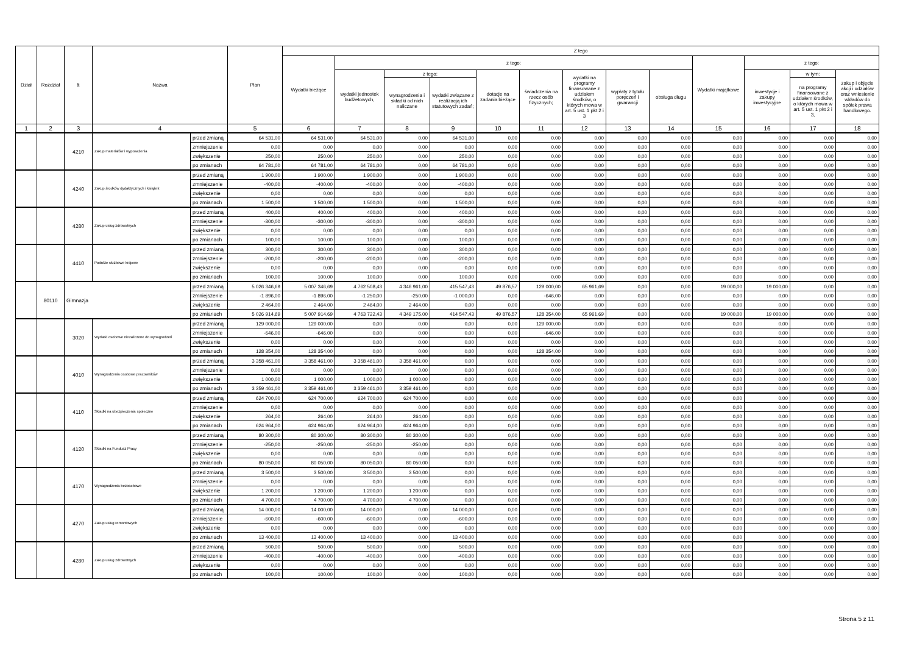| Dział | Rozdział | § | Nazwa | | Plan | Z tego | | | | | | | | | | | | |
| --- | --- | --- | --- | --- | --- | --- | --- | --- | --- | --- | --- | --- | --- | --- | --- | --- | --- | --- |
| | | | | | | Wydatki bieżące | z tego: | | | | | | | | Wydatki majątkowe | z tego: | | |
| | | | | | | | wydatki jednostek budżetowych, | z tego: | | dotacje na zadania bieżące | świadczenia na rzecz osób fizycznych; | wydatki na programy finansowane z udziałem środków, o których mowa w art. 5 ust. 1 pkt 2 i 3 | wypłaty z tytułu poręczeń i gwarancji | obsługa długu | | inwestycje i zakupy inwestycyjne | w tym: | zakup i objęcie akcji i udziałów oraz wniesienie wkładów do spółek prawa handlowego. |
| | | | | | | | | wynagrodzenia i składki od nich naliczane | wydatki związane z realizacją ich statutowych zadań; | | | | | | | | na programy finansowane z udziałem środków, o których mowa w art. 5 ust. 1 pkt 2 i 3, | |
| 1 | 2 | 3 | 4 | | 5 | 6 | 7 | 8 | 9 | 10 | 11 | 12 | 13 | 14 | 15 | 16 | 17 | 18 |
| | | 4210 | Zakup materiałów i wyposażenia | przed zmianą | 64 531,00 | 64 531,00 | 64 531,00 | 0,00 | 64 531,00 | 0,00 | 0,00 | 0,00 | 0,00 | 0,00 | 0,00 | 0,00 | 0,00 | 0,00 |
| | | | | zmniejszenie | 0,00 | 0,00 | 0,00 | 0,00 | 0,00 | 0,00 | 0,00 | 0,00 | 0,00 | 0,00 | 0,00 | 0,00 | 0,00 | 0,00 |
| | | | | zwiększenie | 250,00 | 250,00 | 250,00 | 0,00 | 250,00 | 0,00 | 0,00 | 0,00 | 0,00 | 0,00 | 0,00 | 0,00 | 0,00 | 0,00 |
| | | | | po zmianach | 64 781,00 | 64 781,00 | 64 781,00 | 0,00 | 64 781,00 | 0,00 | 0,00 | 0,00 | 0,00 | 0,00 | 0,00 | 0,00 | 0,00 | 0,00 |
| | | 4240 | Zakup środków dydaktycznych i książek | przed zmianą | 1 900,00 | 1 900,00 | 1 900,00 | 0,00 | 1 900,00 | 0,00 | 0,00 | 0,00 | 0,00 | 0,00 | 0,00 | 0,00 | 0,00 | 0,00 |
| | | | | zmniejszenie | -400,00 | -400,00 | -400,00 | 0,00 | -400,00 | 0,00 | 0,00 | 0,00 | 0,00 | 0,00 | 0,00 | 0,00 | 0,00 | 0,00 |
| | | | | zwiększenie | 0,00 | 0,00 | 0,00 | 0,00 | 0,00 | 0,00 | 0,00 | 0,00 | 0,00 | 0,00 | 0,00 | 0,00 | 0,00 | 0,00 |
| | | | | po zmianach | 1 500,00 | 1 500,00 | 1 500,00 | 0,00 | 1 500,00 | 0,00 | 0,00 | 0,00 | 0,00 | 0,00 | 0,00 | 0,00 | 0,00 | 0,00 |
| | | 4280 | Zakup usług zdrowotnych | przed zmianą | 400,00 | 400,00 | 400,00 | 0,00 | 400,00 | 0,00 | 0,00 | 0,00 | 0,00 | 0,00 | 0,00 | 0,00 | 0,00 | 0,00 |
| | | | | zmniejszenie | -300,00 | -300,00 | -300,00 | 0,00 | -300,00 | 0,00 | 0,00 | 0,00 | 0,00 | 0,00 | 0,00 | 0,00 | 0,00 | 0,00 |
| | | | | zwiększenie | 0,00 | 0,00 | 0,00 | 0,00 | 0,00 | 0,00 | 0,00 | 0,00 | 0,00 | 0,00 | 0,00 | 0,00 | 0,00 | 0,00 |
| | | | | po zmianach | 100,00 | 100,00 | 100,00 | 0,00 | 100,00 | 0,00 | 0,00 | 0,00 | 0,00 | 0,00 | 0,00 | 0,00 | 0,00 | 0,00 |
| | | 4410 | Podróże służbowe krajowe | przed zmianą | 300,00 | 300,00 | 300,00 | 0,00 | 300,00 | 0,00 | 0,00 | 0,00 | 0,00 | 0,00 | 0,00 | 0,00 | 0,00 | 0,00 |
| | | | | zmniejszenie | -200,00 | -200,00 | -200,00 | 0,00 | -200,00 | 0,00 | 0,00 | 0,00 | 0,00 | 0,00 | 0,00 | 0,00 | 0,00 | 0,00 |
| | | | | zwiększenie | 0,00 | 0,00 | 0,00 | 0,00 | 0,00 | 0,00 | 0,00 | 0,00 | 0,00 | 0,00 | 0,00 | 0,00 | 0,00 | 0,00 |
| | | | | po zmianach | 100,00 | 100,00 | 100,00 | 0,00 | 100,00 | 0,00 | 0,00 | 0,00 | 0,00 | 0,00 | 0,00 | 0,00 | 0,00 | 0,00 |
| | 80110 | Gimnazja | | przed zmianą | 5 026 346,69 | 5 007 346,69 | 4 762 508,43 | 4 346 961,00 | 415 547,43 | 49 876,57 | 129 000,00 | 65 961,69 | 0,00 | 0,00 | 19 000,00 | 19 000,00 | 0,00 | 0,00 |
| | | | | zmniejszenie | -1 896,00 | -1 896,00 | -1 250,00 | -250,00 | -1 000,00 | 0,00 | -646,00 | 0,00 | 0,00 | 0,00 | 0,00 | 0,00 | 0,00 | 0,00 |
| | | | | zwiększenie | 2 464,00 | 2 464,00 | 2 464,00 | 2 464,00 | 0,00 | 0,00 | 0,00 | 0,00 | 0,00 | 0,00 | 0,00 | 0,00 | 0,00 | 0,00 |
| | | | | po zmianach | 5 026 914,69 | 5 007 914,69 | 4 763 722,43 | 4 349 175,00 | 414 547,43 | 49 876,57 | 128 354,00 | 65 961,69 | 0,00 | 0,00 | 19 000,00 | 19 000,00 | 0,00 | 0,00 |
| | | 3020 | Wydatki osobowe niezaliczone do wynagrodzeń | przed zmianą | 129 000,00 | 129 000,00 | 0,00 | 0,00 | 0,00 | 0,00 | 129 000,00 | 0,00 | 0,00 | 0,00 | 0,00 | 0,00 | 0,00 | 0,00 |
| | | | | zmniejszenie | -646,00 | -646,00 | 0,00 | 0,00 | 0,00 | 0,00 | -646,00 | 0,00 | 0,00 | 0,00 | 0,00 | 0,00 | 0,00 | 0,00 |
| | | | | zwiększenie | 0,00 | 0,00 | 0,00 | 0,00 | 0,00 | 0,00 | 0,00 | 0,00 | 0,00 | 0,00 | 0,00 | 0,00 | 0,00 | 0,00 |
| | | | | po zmianach | 128 354,00 | 128 354,00 | 0,00 | 0,00 | 0,00 | 0,00 | 128 354,00 | 0,00 | 0,00 | 0,00 | 0,00 | 0,00 | 0,00 | 0,00 |
| | | 4010 | Wynagrodzenia osobowe pracowników | przed zmianą | 3 358 461,00 | 3 358 461,00 | 3 358 461,00 | 3 358 461,00 | 0,00 | 0,00 | 0,00 | 0,00 | 0,00 | 0,00 | 0,00 | 0,00 | 0,00 | 0,00 |
| | | | | zmniejszenie | 0,00 | 0,00 | 0,00 | 0,00 | 0,00 | 0,00 | 0,00 | 0,00 | 0,00 | 0,00 | 0,00 | 0,00 | 0,00 | 0,00 |
| | | | | zwiększenie | 1 000,00 | 1 000,00 | 1 000,00 | 1 000,00 | 0,00 | 0,00 | 0,00 | 0,00 | 0,00 | 0,00 | 0,00 | 0,00 | 0,00 | 0,00 |
| | | | | po zmianach | 3 359 461,00 | 3 359 461,00 | 3 359 461,00 | 3 359 461,00 | 0,00 | 0,00 | 0,00 | 0,00 | 0,00 | 0,00 | 0,00 | 0,00 | 0,00 | 0,00 |
| | | 4110 | Składki na ubezpieczenia społeczne | przed zmianą | 624 700,00 | 624 700,00 | 624 700,00 | 624 700,00 | 0,00 | 0,00 | 0,00 | 0,00 | 0,00 | 0,00 | 0,00 | 0,00 | 0,00 | 0,00 |
| | | | | zmniejszenie | 0,00 | 0,00 | 0,00 | 0,00 | 0,00 | 0,00 | 0,00 | 0,00 | 0,00 | 0,00 | 0,00 | 0,00 | 0,00 | 0,00 |
| | | | | zwiększenie | 264,00 | 264,00 | 264,00 | 264,00 | 0,00 | 0,00 | 0,00 | 0,00 | 0,00 | 0,00 | 0,00 | 0,00 | 0,00 | 0,00 |
| | | | | po zmianach | 624 964,00 | 624 964,00 | 624 964,00 | 624 964,00 | 0,00 | 0,00 | 0,00 | 0,00 | 0,00 | 0,00 | 0,00 | 0,00 | 0,00 | 0,00 |
| | | 4120 | Składki na Fundusz Pracy | przed zmianą | 80 300,00 | 80 300,00 | 80 300,00 | 80 300,00 | 0,00 | 0,00 | 0,00 | 0,00 | 0,00 | 0,00 | 0,00 | 0,00 | 0,00 | 0,00 |
| | | | | zmniejszenie | -250,00 | -250,00 | -250,00 | -250,00 | 0,00 | 0,00 | 0,00 | 0,00 | 0,00 | 0,00 | 0,00 | 0,00 | 0,00 | 0,00 |
| | | | | zwiększenie | 0,00 | 0,00 | 0,00 | 0,00 | 0,00 | 0,00 | 0,00 | 0,00 | 0,00 | 0,00 | 0,00 | 0,00 | 0,00 | 0,00 |
| | | | | po zmianach | 80 050,00 | 80 050,00 | 80 050,00 | 80 050,00 | 0,00 | 0,00 | 0,00 | 0,00 | 0,00 | 0,00 | 0,00 | 0,00 | 0,00 | 0,00 |
| | | 4170 | Wynagrodzenia bezosobowe | przed zmianą | 3 500,00 | 3 500,00 | 3 500,00 | 3 500,00 | 0,00 | 0,00 | 0,00 | 0,00 | 0,00 | 0,00 | 0,00 | 0,00 | 0,00 | 0,00 |
| | | | | zmniejszenie | 0,00 | 0,00 | 0,00 | 0,00 | 0,00 | 0,00 | 0,00 | 0,00 | 0,00 | 0,00 | 0,00 | 0,00 | 0,00 | 0,00 |
| | | | | zwiększenie | 1 200,00 | 1 200,00 | 1 200,00 | 1 200,00 | 0,00 | 0,00 | 0,00 | 0,00 | 0,00 | 0,00 | 0,00 | 0,00 | 0,00 | 0,00 |
| | | | | po zmianach | 4 700,00 | 4 700,00 | 4 700,00 | 4 700,00 | 0,00 | 0,00 | 0,00 | 0,00 | 0,00 | 0,00 | 0,00 | 0,00 | 0,00 | 0,00 |
| | | 4270 | Zakup usług remontowych | przed zmianą | 14 000,00 | 14 000,00 | 14 000,00 | 0,00 | 14 000,00 | 0,00 | 0,00 | 0,00 | 0,00 | 0,00 | 0,00 | 0,00 | 0,00 | 0,00 |
| | | | | zmniejszenie | -600,00 | -600,00 | -600,00 | 0,00 | -600,00 | 0,00 | 0,00 | 0,00 | 0,00 | 0,00 | 0,00 | 0,00 | 0,00 | 0,00 |
| | | | | zwiększenie | 0,00 | 0,00 | 0,00 | 0,00 | 0,00 | 0,00 | 0,00 | 0,00 | 0,00 | 0,00 | 0,00 | 0,00 | 0,00 | 0,00 |
| | | | | po zmianach | 13 400,00 | 13 400,00 | 13 400,00 | 0,00 | 13 400,00 | 0,00 | 0,00 | 0,00 | 0,00 | 0,00 | 0,00 | 0,00 | 0,00 | 0,00 |
| | | 4280 | Zakup usług zdrowotnych | przed zmianą | 500,00 | 500,00 | 500,00 | 0,00 | 500,00 | 0,00 | 0,00 | 0,00 | 0,00 | 0,00 | 0,00 | 0,00 | 0,00 | 0,00 |
| | | | | zmniejszenie | -400,00 | -400,00 | -400,00 | 0,00 | -400,00 | 0,00 | 0,00 | 0,00 | 0,00 | 0,00 | 0,00 | 0,00 | 0,00 | 0,00 |
| | | | | zwiększenie | 0,00 | 0,00 | 0,00 | 0,00 | 0,00 | 0,00 | 0,00 | 0,00 | 0,00 | 0,00 | 0,00 | 0,00 | 0,00 | 0,00 |
| | | | | po zmianach | 100,00 | 100,00 | 100,00 | 0,00 | 100,00 | 0,00 | 0,00 | 0,00 | 0,00 | 0,00 | 0,00 | 0,00 | 0,00 | 0,00 |
Strona 5 z 11